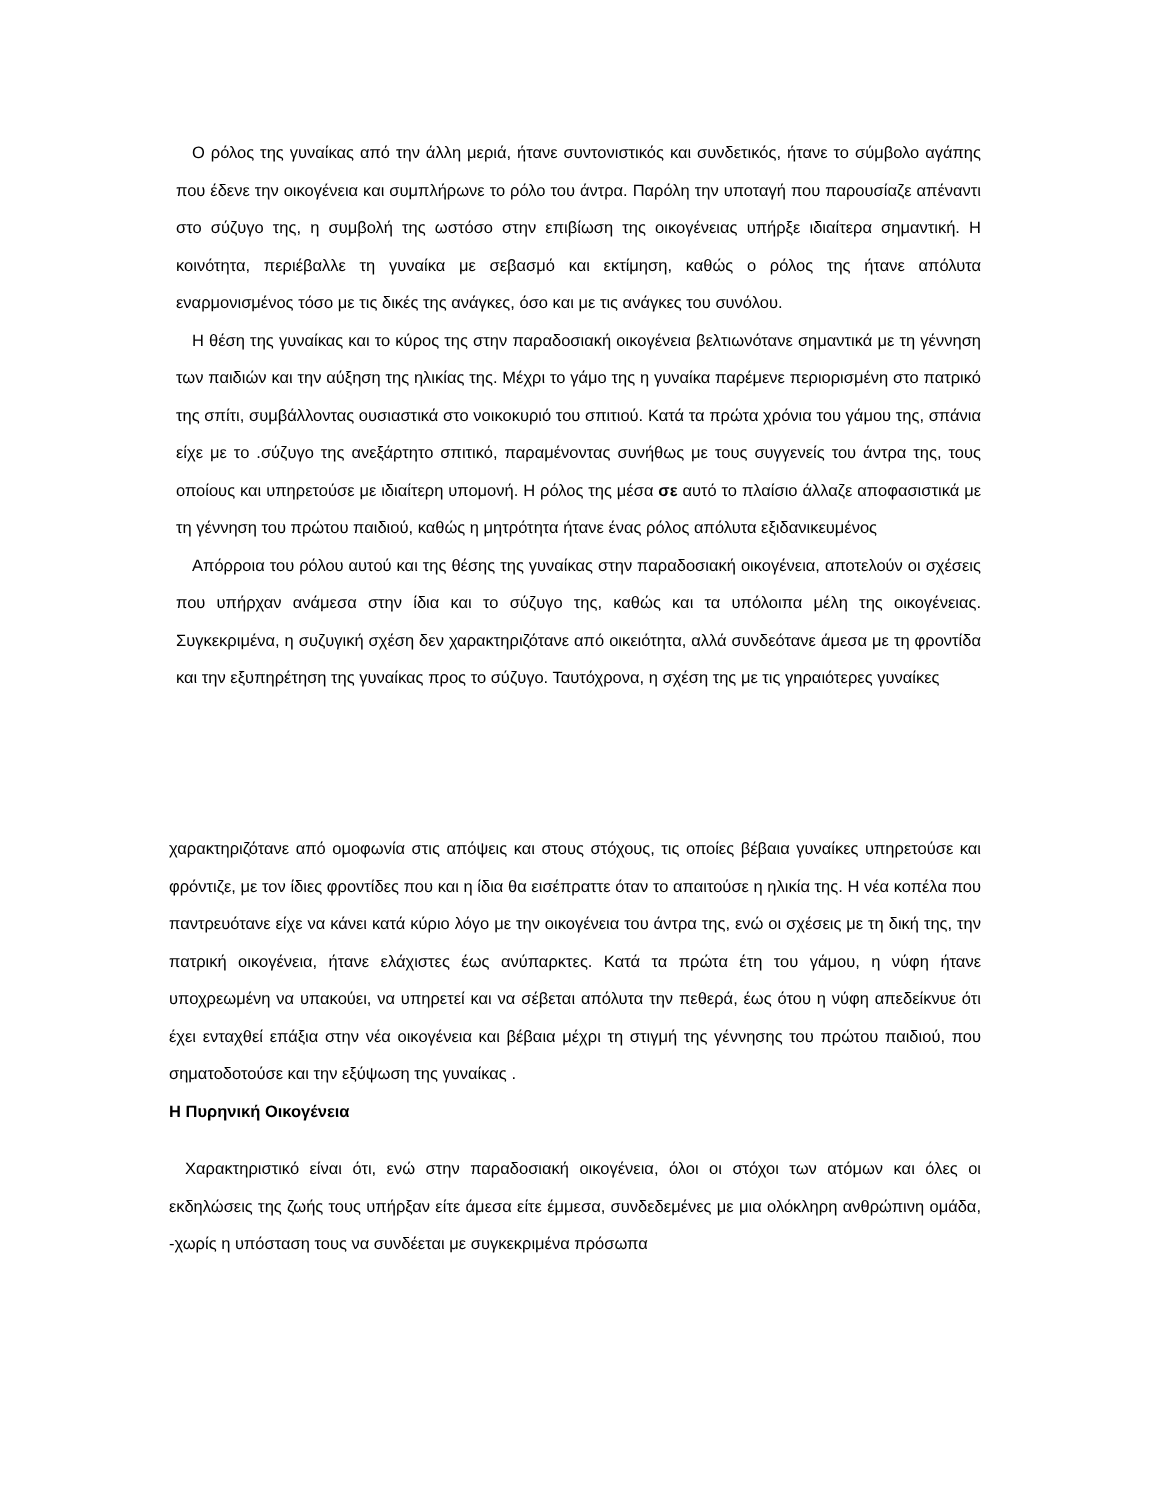Ο ρόλος της γυναίκας από την άλλη μεριά, ήτανε συντονιστικός και συνδετικός, ήτανε το σύμβολο αγάπης που έδενε την οικογένεια και συμπλήρωνε το ρόλο του άντρα. Παρόλη την υποταγή που παρουσίαζε απέναντι στο σύζυγο της, η συμβολή της ωστόσο στην επιβίωση της οικογένειας υπήρξε ιδιαίτερα σημαντική. Η κοινότητα, περιέβαλλε τη γυναίκα με σεβασμό και εκτίμηση, καθώς ο ρόλος της ήτανε απόλυτα εναρμονισμένος τόσο με τις δικές της ανάγκες, όσο και με τις ανάγκες του συνόλου.
Η θέση της γυναίκας και το κύρος της στην παραδοσιακή οικογένεια βελτιωνότανε σημαντικά με τη γέννηση των παιδιών και την αύξηση της ηλικίας της. Μέχρι το γάμο της η γυναίκα παρέμενε περιορισμένη στο πατρικό της σπίτι, συμβάλλοντας ουσιαστικά στο νοικοκυριό του σπιτιού. Κατά τα πρώτα χρόνια του γάμου της, σπάνια είχε με το .σύζυγο της ανεξάρτητο σπιτικό, παραμένοντας συνήθως με τους συγγενείς του άντρα της, τους οποίους και υπηρετούσε με ιδιαίτερη υπομονή. Η ρόλος της μέσα σε αυτό το πλαίσιο άλλαζε αποφασιστικά με τη γέννηση του πρώτου παιδιού, καθώς η μητρότητα ήτανε ένας ρόλος απόλυτα εξιδανικευμένος
Απόρροια του ρόλου αυτού και της θέσης της γυναίκας στην παραδοσιακή οικογένεια, αποτελούν οι σχέσεις που υπήρχαν ανάμεσα στην ίδια και το σύζυγο της, καθώς και τα υπόλοιπα μέλη της οικογένειας. Συγκεκριμένα, η συζυγική σχέση δεν χαρακτηριζότανε από οικειότητα, αλλά συνδεότανε άμεσα με τη φροντίδα και την εξυπηρέτηση της γυναίκας προς το σύζυγο. Ταυτόχρονα, η σχέση της με τις γηραιότερες γυναίκες
χαρακτηριζότανε από ομοφωνία στις απόψεις και στους στόχους, τις οποίες βέβαια γυναίκες υπηρετούσε και φρόντιζε, με τον ίδιες φροντίδες που και η ίδια θα εισέπραττε όταν το απαιτούσε η ηλικία της. Η νέα κοπέλα που παντρευότανε είχε να κάνει κατά κύριο λόγο με την οικογένεια του άντρα της, ενώ οι σχέσεις με τη δική της, την πατρική οικογένεια, ήτανε ελάχιστες έως ανύπαρκτες. Κατά τα πρώτα έτη του γάμου, η νύφη ήτανε υποχρεωμένη να υπακούει, να υπηρετεί και να σέβεται απόλυτα την πεθερά, έως ότου η νύφη απεδείκνυε ότι έχει ενταχθεί επάξια στην νέα οικογένεια και βέβαια μέχρι τη στιγμή της γέννησης του πρώτου παιδιού, που σηματοδοτούσε και την εξύψωση της γυναίκας .
Η Πυρηνική Οικογένεια
Χαρακτηριστικό είναι ότι, ενώ στην παραδοσιακή οικογένεια, όλοι οι στόχοι των ατόμων και όλες οι εκδηλώσεις της ζωής τους υπήρξαν είτε άμεσα είτε έμμεσα, συνδεδεμένες με μια ολόκληρη ανθρώπινη ομάδα, -χωρίς η υπόσταση τους να συνδέεται με συγκεκριμένα πρόσωπα